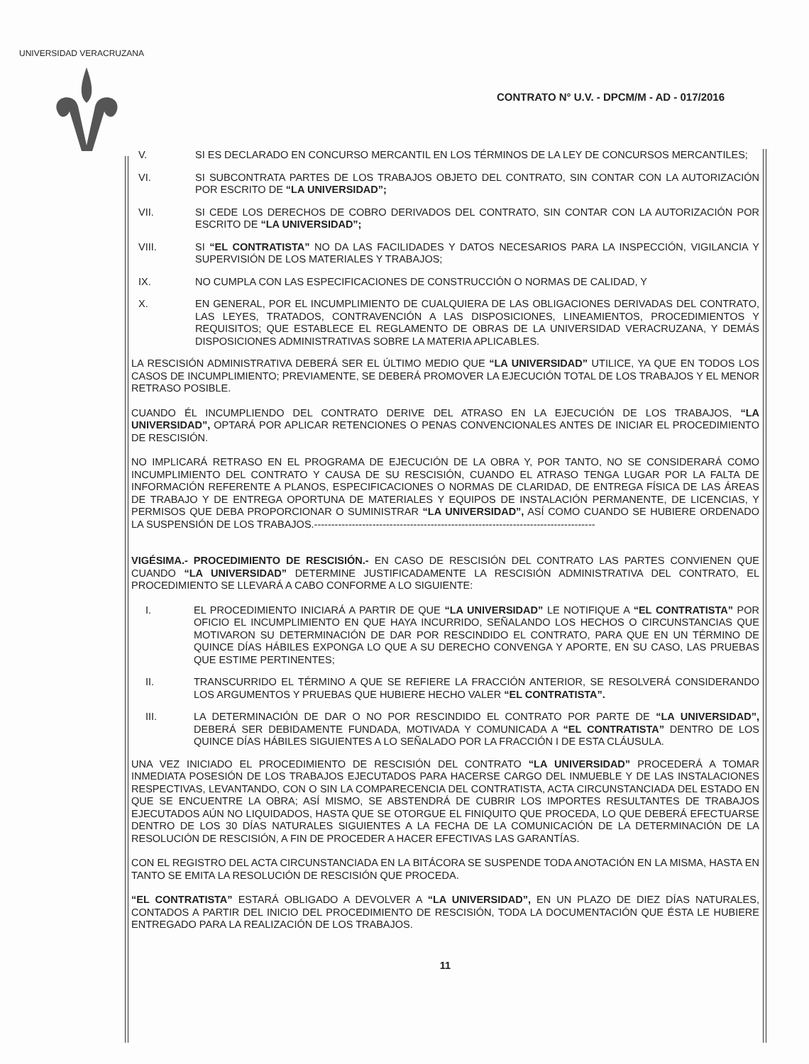UNIVERSIDAD VERACRUZANA
CONTRATO N° U.V. - DPCM/M - AD - 017/2016
V. SI ES DECLARADO EN CONCURSO MERCANTIL EN LOS TÉRMINOS DE LA LEY DE CONCURSOS MERCANTILES;
VI. SI SUBCONTRATA PARTES DE LOS TRABAJOS OBJETO DEL CONTRATO, SIN CONTAR CON LA AUTORIZACIÓN POR ESCRITO DE “LA UNIVERSIDAD”;
VII. SI CEDE LOS DERECHOS DE COBRO DERIVADOS DEL CONTRATO, SIN CONTAR CON LA AUTORIZACIÓN POR ESCRITO DE “LA UNIVERSIDAD”;
VIII. SI “EL CONTRATISTA” NO DA LAS FACILIDADES Y DATOS NECESARIOS PARA LA INSPECCIÓN, VIGILANCIA Y SUPERVISIÓN DE LOS MATERIALES Y TRABAJOS;
IX. NO CUMPLA CON LAS ESPECIFICACIONES DE CONSTRUCCIÓN O NORMAS DE CALIDAD, Y
X. EN GENERAL, POR EL INCUMPLIMIENTO DE CUALQUIERA DE LAS OBLIGACIONES DERIVADAS DEL CONTRATO, LAS LEYES, TRATADOS, CONTRAVENCIÓN A LAS DISPOSICIONES, LINEAMIENTOS, PROCEDIMIENTOS Y REQUISITOS; QUE ESTABLECE EL REGLAMENTO DE OBRAS DE LA UNIVERSIDAD VERACRUZANA, Y DEMÁS DISPOSICIONES ADMINISTRATIVAS SOBRE LA MATERIA APLICABLES.
LA RESCISIÓN ADMINISTRATIVA DEBERÁ SER EL ÚLTIMO MEDIO QUE “LA UNIVERSIDAD” UTILICE, YA QUE EN TODOS LOS CASOS DE INCUMPLIMIENTO; PREVIAMENTE, SE DEBERÁ PROMOVER LA EJECUCIÓN TOTAL DE LOS TRABAJOS Y EL MENOR RETRASO POSIBLE.
CUANDO ÉL INCUMPLIENDO DEL CONTRATO DERIVE DEL ATRASO EN LA EJECUCIÓN DE LOS TRABAJOS, “LA UNIVERSIDAD”, OPTARÁ POR APLICAR RETENCIONES O PENAS CONVENCIONALES ANTES DE INICIAR EL PROCEDIMIENTO DE RESCISIÓN.
NO IMPLICARÁ RETRASO EN EL PROGRAMA DE EJECUCIÓN DE LA OBRA Y, POR TANTO, NO SE CONSIDERARÁ COMO INCUMPLIMIENTO DEL CONTRATO Y CAUSA DE SU RESCISIÓN, CUANDO EL ATRASO TENGA LUGAR POR LA FALTA DE INFORMACIÓN REFERENTE A PLANOS, ESPECIFICACIONES O NORMAS DE CLARIDAD, DE ENTREGA FÍSICA DE LAS ÁREAS DE TRABAJO Y DE ENTREGA OPORTUNA DE MATERIALES Y EQUIPOS DE INSTALACIÓN PERMANENTE, DE LICENCIAS, Y PERMISOS QUE DEBA PROPORCIONAR O SUMINISTRAR “LA UNIVERSIDAD”, ASÍ COMO CUANDO SE HUBIERE ORDENADO LA SUSPENSIÓN DE LOS TRABAJOS.----------------------------------------------------------------------------------
VIGÉSIMA.- PROCEDIMIENTO DE RESCISIÓN.- EN CASO DE RESCISIÓN DEL CONTRATO LAS PARTES CONVIENEN QUE CUANDO “LA UNIVERSIDAD” DETERMINE JUSTIFICADAMENTE LA RESCISIÓN ADMINISTRATIVA DEL CONTRATO, EL PROCEDIMIENTO SE LLEVARÁ A CABO CONFORME A LO SIGUIENTE:
I. EL PROCEDIMIENTO INICIARÁ A PARTIR DE QUE “LA UNIVERSIDAD” LE NOTIFIQUE A “EL CONTRATISTA” POR OFICIO EL INCUMPLIMIENTO EN QUE HAYA INCURRIDO, SEÑALANDO LOS HECHOS O CIRCUNSTANCIAS QUE MOTIVARON SU DETERMINACIÓN DE DAR POR RESCINDIDO EL CONTRATO, PARA QUE EN UN TÉRMINO DE QUINCE DÍAS HÁBILES EXPONGA LO QUE A SU DERECHO CONVENGA Y APORTE, EN SU CASO, LAS PRUEBAS QUE ESTIME PERTINENTES;
II. TRANSCURRIDO EL TÉRMINO A QUE SE REFIERE LA FRACCIÓN ANTERIOR, SE RESOLVERÁ CONSIDERANDO LOS ARGUMENTOS Y PRUEBAS QUE HUBIERE HECHO VALER “EL CONTRATISTA”.
III. LA DETERMINACIÓN DE DAR O NO POR RESCINDIDO EL CONTRATO POR PARTE DE “LA UNIVERSIDAD”, DEBERÁ SER DEBIDAMENTE FUNDADA, MOTIVADA Y COMUNICADA A “EL CONTRATISTA” DENTRO DE LOS QUINCE DÍAS HÁBILES SIGUIENTES A LO SEÑALADO POR LA FRACCIÓN I DE ESTA CLÁUSULA.
UNA VEZ INICIADO EL PROCEDIMIENTO DE RESCISIÓN DEL CONTRATO “LA UNIVERSIDAD” PROCEDERÁ A TOMAR INMEDIATA POSESIÓN DE LOS TRABAJOS EJECUTADOS PARA HACERSE CARGO DEL INMUEBLE Y DE LAS INSTALACIONES RESPECTIVAS, LEVANTANDO, CON O SIN LA COMPARECENCIA DEL CONTRATISTA, ACTA CIRCUNSTANCIADA DEL ESTADO EN QUE SE ENCUENTRE LA OBRA; ASÍ MISMO, SE ABSTENDRÁ DE CUBRIR LOS IMPORTES RESULTANTES DE TRABAJOS EJECUTADOS AÚN NO LIQUIDADOS, HASTA QUE SE OTORGUE EL FINIQUITO QUE PROCEDA, LO QUE DEBERÁ EFECTUARSE DENTRO DE LOS 30 DÍAS NATURALES SIGUIENTES A LA FECHA DE LA COMUNICACIÓN DE LA DETERMINACIÓN DE LA RESOLUCIÓN DE RESCISIÓN, A FIN DE PROCEDER A HACER EFECTIVAS LAS GARANTÍAS.
CON EL REGISTRO DEL ACTA CIRCUNSTANCIADA EN LA BITÁCORA SE SUSPENDE TODA ANOTACIÓN EN LA MISMA, HASTA EN TANTO SE EMITA LA RESOLUCIÓN DE RESCISIÓN QUE PROCEDA.
“EL CONTRATISTA” ESTARÁ OBLIGADO A DEVOLVER A “LA UNIVERSIDAD”, EN UN PLAZO DE DIEZ DÍAS NATURALES, CONTADOS A PARTIR DEL INICIO DEL PROCEDIMIENTO DE RESCISIÓN, TODA LA DOCUMENTACIÓN QUE ÉSTA LE HUBIERE ENTREGADO PARA LA REALIZACIÓN DE LOS TRABAJOS.
11